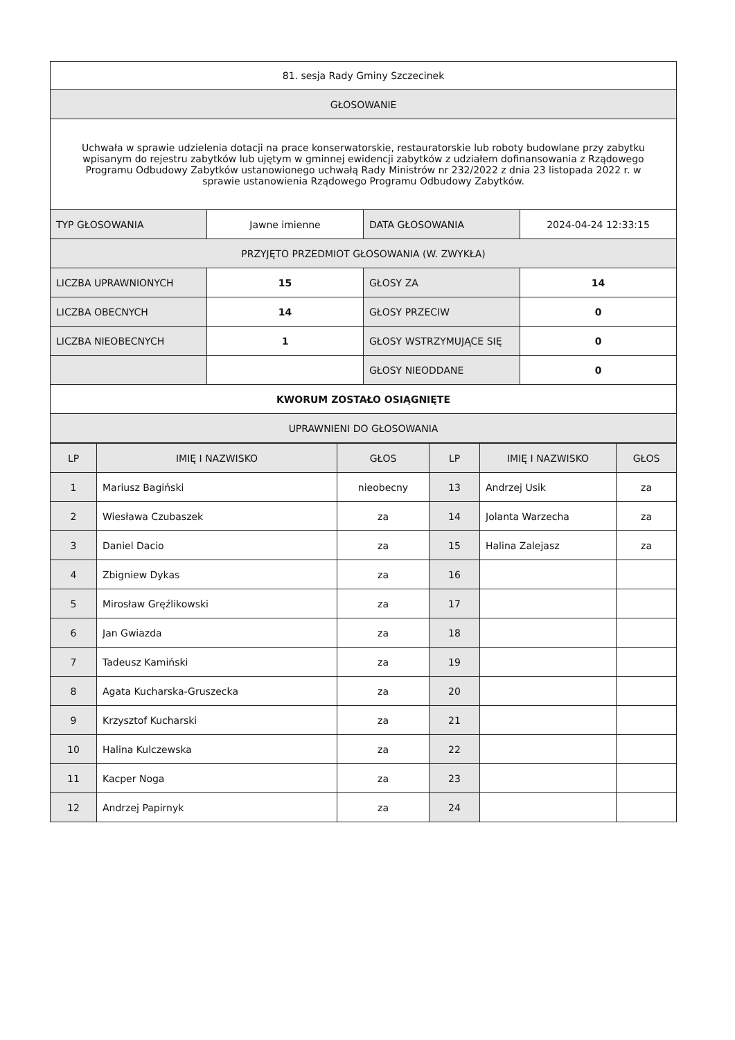| 81. sesja Rady Gminy Szczecinek | | | |
| GŁOSOWANIE | | | |
| Uchwała w sprawie udzielenia dotacji na prace konserwatorskie, restauratorskie lub roboty budowlane przy zabytku wpisanym do rejestru zabytków lub ujętym w gminnej ewidencji zabytków z udziałem dofinansowania z Rządowego Programu Odbudowy Zabytków ustanowionego uchwałą Rady Ministrów nr 232/2022 z dnia 23 listopada 2022 r. w sprawie ustanowienia Rządowego Programu Odbudowy Zabytków. | | | |
| TYP GŁOSOWANIA | Jawne imienne | DATA GŁOSOWANIA | 2024-04-24 12:33:15 |
| PRZYJĘTO PRZEDMIOT GŁOSOWANIA (W. ZWYKŁA) | | | |
| LICZBA UPRAWNIONYCH | 15 | GŁOSY ZA | 14 |
| LICZBA OBECNYCH | 14 | GŁOSY PRZECIW | 0 |
| LICZBA NIEOBECNYCH | 1 | GŁOSY WSTRZYMUJĄCE SIĘ | 0 |
| | | GŁOSY NIEODDANE | 0 |
| KWORUM ZOSTAŁO OSIĄGNIĘTE | | | |
| UPRAWNIENI DO GŁOSOWANIA | | | |
| LP | IMIĘ I NAZWISKO | GŁOS | LP | IMIĘ I NAZWISKO | GŁOS |
| --- | --- | --- | --- | --- | --- |
| 1 | Mariusz Bagiński | nieobecny | 13 | Andrzej Usik | za |
| 2 | Wiesława Czubaszek | za | 14 | Jolanta Warzecha | za |
| 3 | Daniel Dacio | za | 15 | Halina Zalejasz | za |
| 4 | Zbigniew Dykas | za | 16 | | |
| 5 | Mirosław Gręźlikowski | za | 17 | | |
| 6 | Jan Gwiazda | za | 18 | | |
| 7 | Tadeusz Kamiński | za | 19 | | |
| 8 | Agata Kucharska-Gruszecka | za | 20 | | |
| 9 | Krzysztof Kucharski | za | 21 | | |
| 10 | Halina Kulczewska | za | 22 | | |
| 11 | Kacper Noga | za | 23 | | |
| 12 | Andrzej Papirnyk | za | 24 | | |